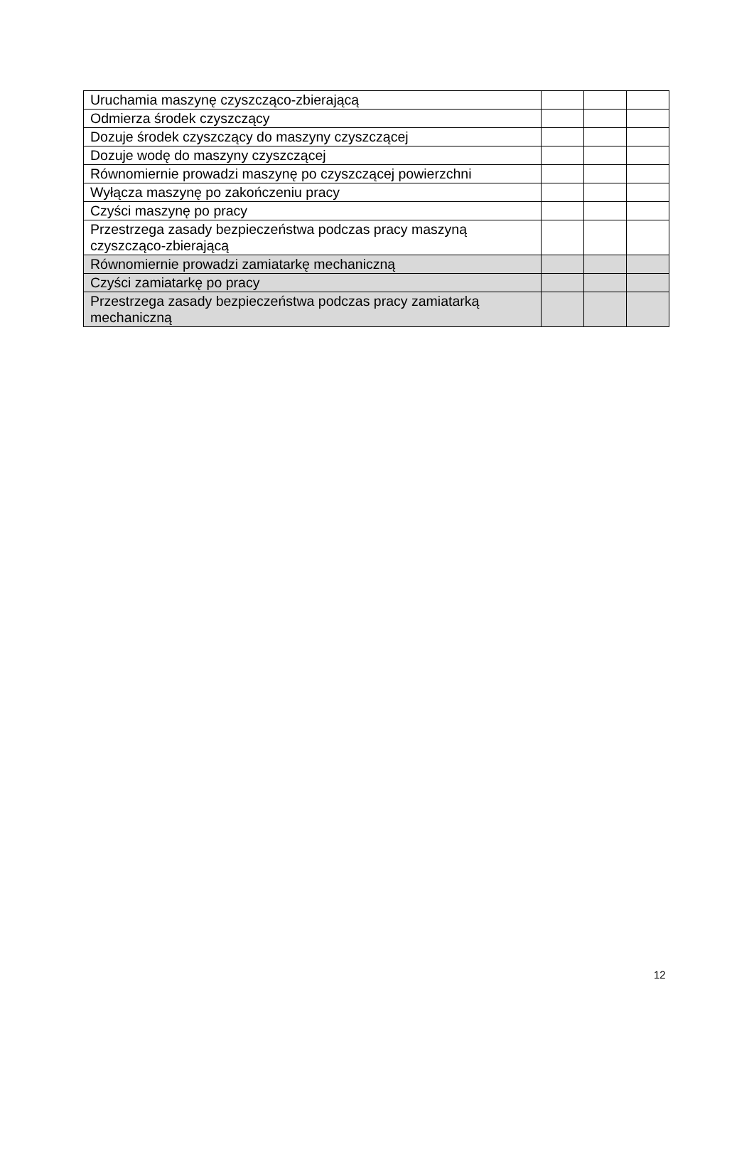| Uruchamia maszynę czyszcząco-zbierającą | | | |
| Odmierza środek czyszczący | | | |
| Dozuje środek czyszczący do maszyny czyszczącej | | | |
| Dozuje wodę do maszyny czyszczącej | | | |
| Równomiernie prowadzi maszynę po czyszczącej powierzchni | | | |
| Wyłącza maszynę po zakończeniu pracy | | | |
| Czyści maszynę po pracy | | | |
| Przestrzega zasady bezpieczeństwa podczas pracy maszyną czyszcząco-zbierającą | | | |
| Równomiernie prowadzi zamiatarkę mechaniczną | | | |
| Czyści zamiatarkę po pracy | | | |
| Przestrzega zasady bezpieczeństwa podczas pracy zamiatarką mechaniczną | | | |
12